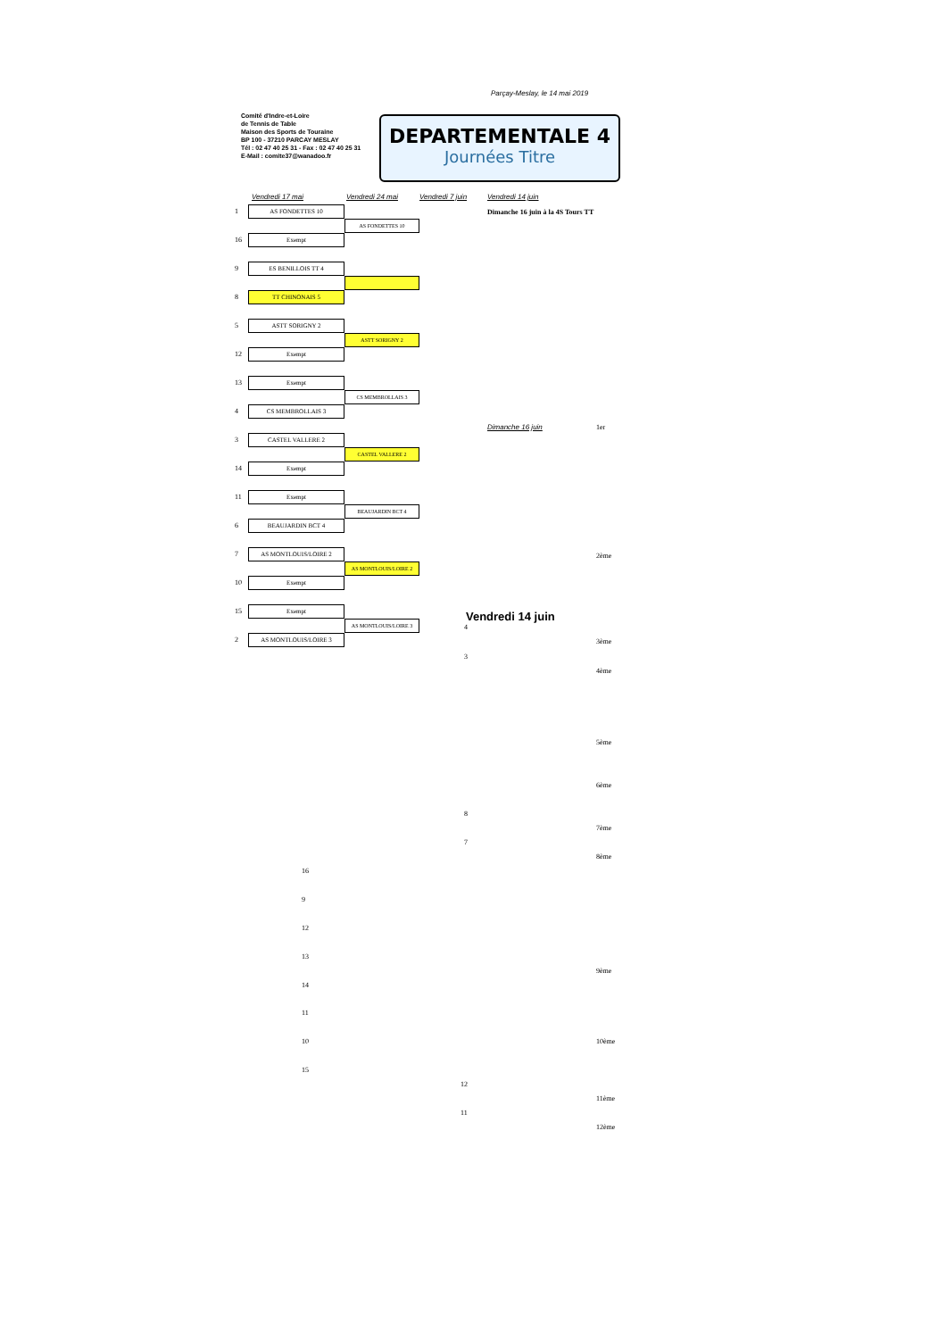Parçay-Meslay, le 14 mai 2019
Comité d'Indre-et-Loire
de Tennis de Table
Maison des Sports de Touraine
BP 100 - 37210 PARCAY MESLAY
Tél : 02 47 40 25 31 - Fax : 02 47 40 25 31
E-Mail : comite37@wanadoo.fr
DEPARTEMENTALE 4
Journées Titre
Vendredi 17 mai Vendredi 24 mai Vendredi 7 juin Vendredi 14 juin
Dimanche 16 juin à la 4S Tours TT
1 AS FONDETTES 10
16 Exempt
9 ES BENILLOIS TT 4
8 TT CHINONAIS 5
5 ASTT SORIGNY 2
12 Exempt
13 Exempt
4 CS MEMBROLLAIS 3
3 CASTEL VALLERE 2
14 Exempt
11 Exempt
6 BEAUJARDIN BCT 4
7 AS MONTLOUIS/LOIRE 2
10 Exempt
15 Exempt
2 AS MONTLOUIS/LOIRE 3
AS FONDETTES 10
ASTT SORIGNY 2
CS MEMBROLLAIS 3
CASTEL VALLERE 2
BEAUJARDIN BCT 4
AS MONTLOUIS/LOIRE 2
AS MONTLOUIS/LOIRE 3
Dimanche 16 juin 1er
2ème
Vendredi 14 juin
4
3
3ème
4ème
5ème
6ème
8
7
7ème
8ème
16
9
12
13
14
11
10
15
9ème
10ème
12
11
11ème
12ème